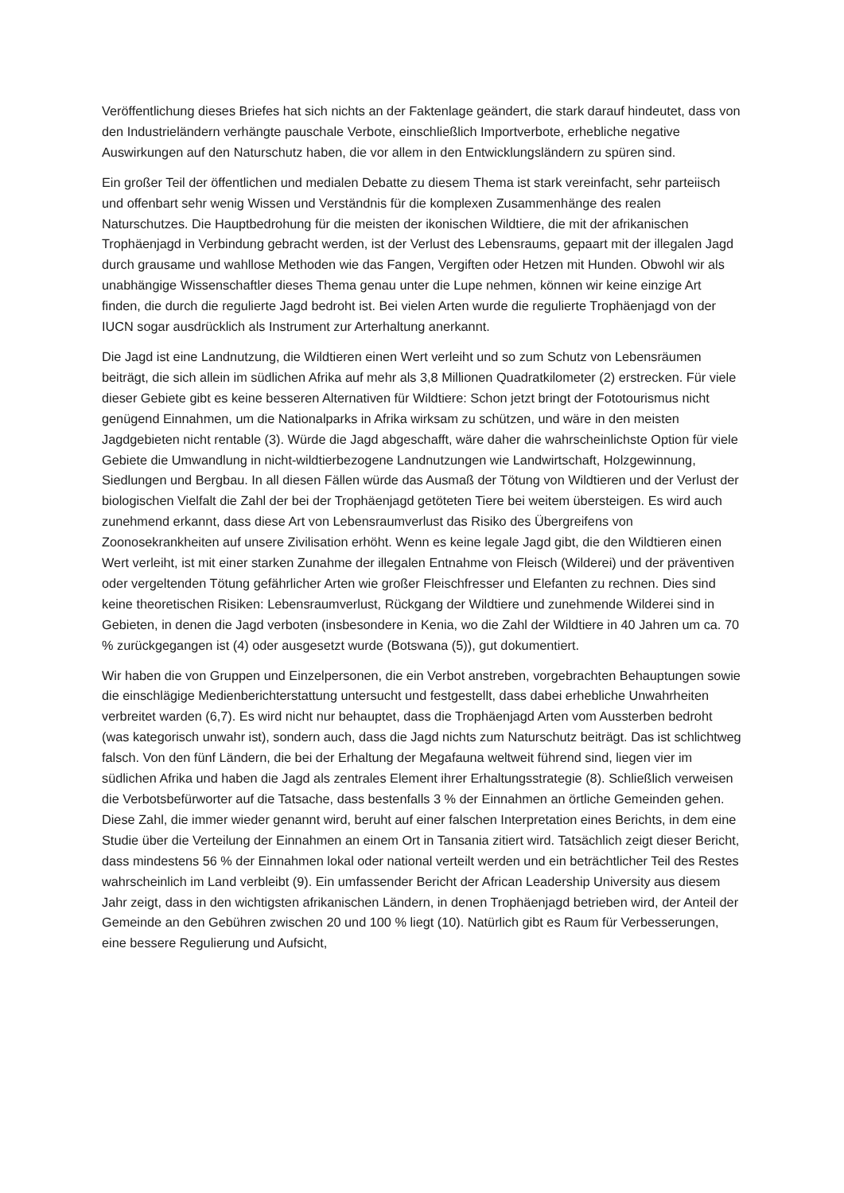Veröffentlichung dieses Briefes hat sich nichts an der Faktenlage geändert, die stark darauf hindeutet, dass von den Industrieländern verhängte pauschale Verbote, einschließlich Importverbote, erhebliche negative Auswirkungen auf den Naturschutz haben, die vor allem in den Entwicklungsländern zu spüren sind.
Ein großer Teil der öffentlichen und medialen Debatte zu diesem Thema ist stark vereinfacht, sehr parteiisch und offenbart sehr wenig Wissen und Verständnis für die komplexen Zusammenhänge des realen Naturschutzes. Die Hauptbedrohung für die meisten der ikonischen Wildtiere, die mit der afrikanischen Trophäenjagd in Verbindung gebracht werden, ist der Verlust des Lebensraums, gepaart mit der illegalen Jagd durch grausame und wahllose Methoden wie das Fangen, Vergiften oder Hetzen mit Hunden. Obwohl wir als unabhängige Wissenschaftler dieses Thema genau unter die Lupe nehmen, können wir keine einzige Art finden, die durch die regulierte Jagd bedroht ist. Bei vielen Arten wurde die regulierte Trophäenjagd von der IUCN sogar ausdrücklich als Instrument zur Arterhaltung anerkannt.
Die Jagd ist eine Landnutzung, die Wildtieren einen Wert verleiht und so zum Schutz von Lebensräumen beiträgt, die sich allein im südlichen Afrika auf mehr als 3,8 Millionen Quadratkilometer (2) erstrecken. Für viele dieser Gebiete gibt es keine besseren Alternativen für Wildtiere: Schon jetzt bringt der Fototourismus nicht genügend Einnahmen, um die Nationalparks in Afrika wirksam zu schützen, und wäre in den meisten Jagdgebieten nicht rentable (3). Würde die Jagd abgeschafft, wäre daher die wahrscheinlichste Option für viele Gebiete die Umwandlung in nicht-wildtierbezogene Landnutzungen wie Landwirtschaft, Holzgewinnung, Siedlungen und Bergbau. In all diesen Fällen würde das Ausmaß der Tötung von Wildtieren und der Verlust der biologischen Vielfalt die Zahl der bei der Trophäenjagd getöteten Tiere bei weitem übersteigen. Es wird auch zunehmend erkannt, dass diese Art von Lebensraumverlust das Risiko des Übergreifens von Zoonosekrankheiten auf unsere Zivilisation erhöht. Wenn es keine legale Jagd gibt, die den Wildtieren einen Wert verleiht, ist mit einer starken Zunahme der illegalen Entnahme von Fleisch (Wilderei) und der präventiven oder vergeltenden Tötung gefährlicher Arten wie großer Fleischfresser und Elefanten zu rechnen. Dies sind keine theoretischen Risiken: Lebensraumverlust, Rückgang der Wildtiere und zunehmende Wilderei sind in Gebieten, in denen die Jagd verboten (insbesondere in Kenia, wo die Zahl der Wildtiere in 40 Jahren um ca. 70 % zurückgegangen ist (4) oder ausgesetzt wurde (Botswana (5)), gut dokumentiert.
Wir haben die von Gruppen und Einzelpersonen, die ein Verbot anstreben, vorgebrachten Behauptungen sowie die einschlägige Medienberichterstattung untersucht und festgestellt, dass dabei erhebliche Unwahrheiten verbreitet warden (6,7). Es wird nicht nur behauptet, dass die Trophäenjagd Arten vom Aussterben bedroht (was kategorisch unwahr ist), sondern auch, dass die Jagd nichts zum Naturschutz beiträgt. Das ist schlichtweg falsch. Von den fünf Ländern, die bei der Erhaltung der Megafauna weltweit führend sind, liegen vier im südlichen Afrika und haben die Jagd als zentrales Element ihrer Erhaltungsstrategie (8). Schließlich verweisen die Verbotsbefürworter auf die Tatsache, dass bestenfalls 3 % der Einnahmen an örtliche Gemeinden gehen. Diese Zahl, die immer wieder genannt wird, beruht auf einer falschen Interpretation eines Berichts, in dem eine Studie über die Verteilung der Einnahmen an einem Ort in Tansania zitiert wird. Tatsächlich zeigt dieser Bericht, dass mindestens 56 % der Einnahmen lokal oder national verteilt werden und ein beträchtlicher Teil des Restes wahrscheinlich im Land verbleibt (9). Ein umfassender Bericht der African Leadership University aus diesem Jahr zeigt, dass in den wichtigsten afrikanischen Ländern, in denen Trophäenjagd betrieben wird, der Anteil der Gemeinde an den Gebühren zwischen 20 und 100 % liegt (10). Natürlich gibt es Raum für Verbesserungen, eine bessere Regulierung und Aufsicht,